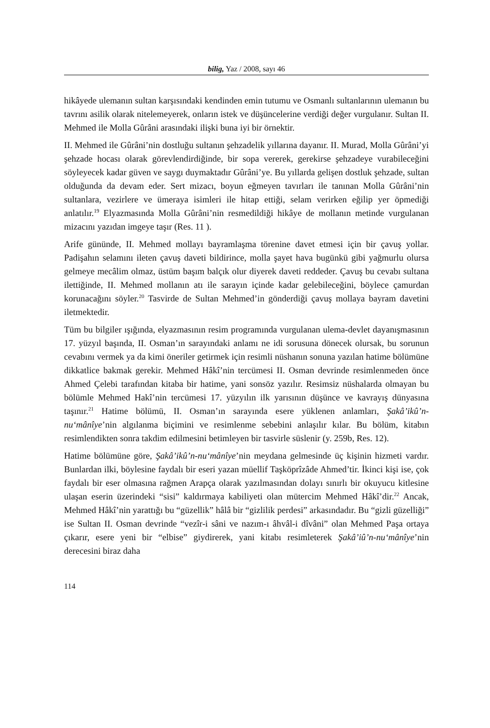bilig, Yaz / 2008, sayı 46
hikâyede ulemanın sultan karşısındaki kendinden emin tutumu ve Osmanlı sultanlarının ulemanın bu tavrını asilik olarak nitelemeyerek, onların istek ve düşüncelerine verdiği değer vurgulanır. Sultan II. Mehmed ile Molla Gûrâni arasındaki ilişki buna iyi bir örnektir.
II. Mehmed ile Gûrâni’nin dostluğu sultanın şehzadelik yıllarına dayanır. II. Murad, Molla Gûrâni’yi şehzade hocası olarak görevlendirdiğinde, bir sopa vererek, gerekirse şehzadeye vurabileceğini söyleyecek kadar güven ve saygı duymaktadır Gûrâni’ye. Bu yıllarda gelişen dostluk şehzade, sultan olduğunda da devam eder. Sert mizacı, boyun eğmeyen tavırları ile tanınan Molla Gûrâni’nin sultanlara, vezirlere ve ümeraya isimleri ile hitap ettiği, selam verirken eğilip yer öpmediği anlatılır.<sup>19</sup> Elyazmasında Molla Gûrâni’nin resmedildiği hikâye de mollanın metinde vurgulanan mizacını yazıdan imgeye taşır (Res. 11 ).
Arife gününde, II. Mehmed mollayı bayramlaşma törenine davet etmesi için bir çavuş yollar. Padişahın selamını ileten çavuş daveti bildirince, molla şayet hava bugünkü gibi yağmurlu olursa gelmeye mecâlim olmaz, üstüm başım balçık olur diyerek daveti reddeder. Çavuş bu cevabı sultana ilettiğinde, II. Mehmed mollanın atı ile sarayın içinde kadar gelebileceğini, böylece çamurdan korunacağını söyler.<sup>20</sup> Tasvirde de Sultan Mehmed’in gönderdiği çavuş mollaya bayram davetini iletmektedir.
Tüm bu bilgiler ışığında, elyazmasının resim programında vurgulanan ulema-devlet dayanışmasının 17. yüzyıl başında, II. Osman’ın sarayındaki anlamı ne idi sorusuna dönecek olursak, bu sorunun cevabını vermek ya da kimi öneriler getirmek için resimli nüshanın sonuna yazılan hatime bölümüne dikkatlice bakmak gerekir. Mehmed Hâkî’nin tercümesi II. Osman devrinde resimlenmeden önce Ahmed Çelebi tarafından kitaba bir hatime, yani sonsöz yazılır. Resimsiz nüshalarda olmayan bu bölümle Mehmed Hakî’nin tercümesi 17. yüzyılın ilk yarısının düşünce ve kavrayış dünyasına taşınır.<sup>21</sup> Hatime bölümü, II. Osman’ın sarayında esere yüklenen anlamları, Şakâ’ikû’n-nu‘mânîye’nin algılanma biçimini ve resimlenme sebebini anlaşılır kılar. Bu bölüm, kitabın resimlendikten sonra takdim edilmesini betimleyen bir tasvirle süslenir (y. 259b, Res. 12).
Hatime bölümüne göre, Şakâ’ikû’n-nu‘mânîye’nin meydana gelmesinde üç kişinin hizmeti vardır. Bunlardan ilki, böylesine faydalı bir eseri yazan müellif Taşköprîzâde Ahmed’tir. İkinci kişi ise, çok faydalı bir eser olmasına rağmen Arapça olarak yazılmasından dolayı sınırlı bir okuyucu kitlesine ulaşan eserin üzerindeki “sisi” kaldırmaya kabiliyeti olan mütercim Mehmed Hâkî’dir.<sup>22</sup> Ancak, Mehmed Hâkî’nin yarattığı bu “güzellik” hâlâ bir “gizlilik perdesi” arkasındadır. Bu “gizli güzelliği” ise Sultan II. Osman devrinde “vezîr-i sâni ve nazım-ı âhvâl-i dîvâni” olan Mehmed Paşa ortaya çıkarır, esere yeni bir “elbise” giydirerek, yani kitabı resimleterek Şakâ’iû’n-nu‘mânîye’nin derecesini biraz daha
114